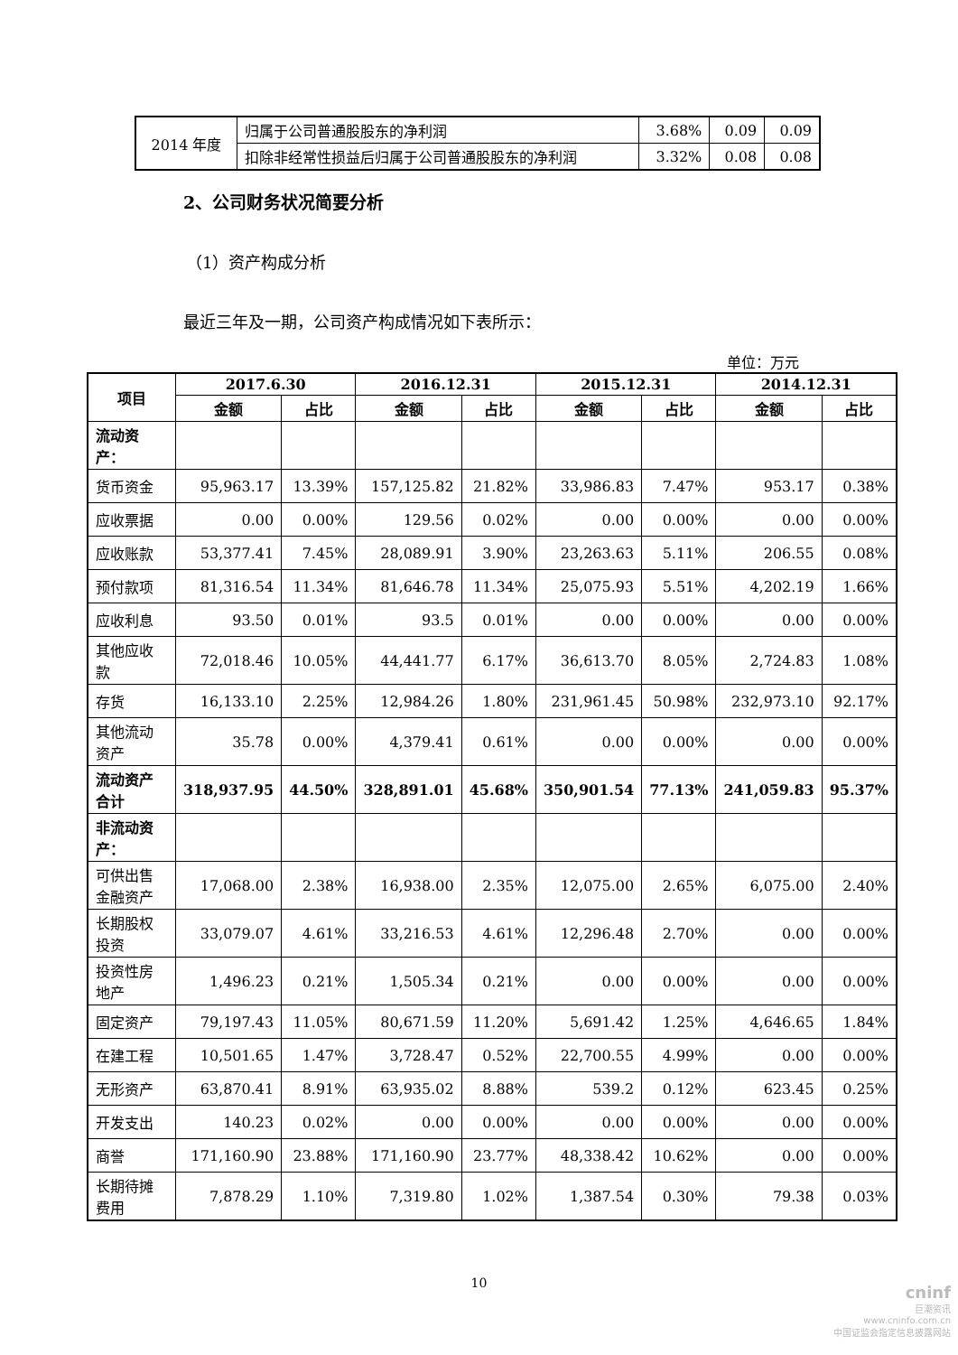| 2014 年度 | 归属于公司普通股股东的净利润 | 3.68% | 0.09 | 0.09 |
| | 扣除非经常性损益后归属于公司普通股股东的净利润 | 3.32% | 0.08 | 0.08 |
2、公司财务状况简要分析
（1）资产构成分析
最近三年及一期，公司资产构成情况如下表所示：
单位：万元
| 项目 | 2017.6.30 | | 2016.12.31 | | 2015.12.31 | | 2014.12.31 | |
| --- | --- | --- | --- | --- | --- | --- | --- | --- |
| | 金额 | 占比 | 金额 | 占比 | 金额 | 占比 | 金额 | 占比 |
| 流动资产： | | | | | | | | |
| 货币资金 | 95,963.17 | 13.39% | 157,125.82 | 21.82% | 33,986.83 | 7.47% | 953.17 | 0.38% |
| 应收票据 | 0.00 | 0.00% | 129.56 | 0.02% | 0.00 | 0.00% | 0.00 | 0.00% |
| 应收账款 | 53,377.41 | 7.45% | 28,089.91 | 3.90% | 23,263.63 | 5.11% | 206.55 | 0.08% |
| 预付款项 | 81,316.54 | 11.34% | 81,646.78 | 11.34% | 25,075.93 | 5.51% | 4,202.19 | 1.66% |
| 应收利息 | 93.50 | 0.01% | 93.5 | 0.01% | 0.00 | 0.00% | 0.00 | 0.00% |
| 其他应收款 | 72,018.46 | 10.05% | 44,441.77 | 6.17% | 36,613.70 | 8.05% | 2,724.83 | 1.08% |
| 存货 | 16,133.10 | 2.25% | 12,984.26 | 1.80% | 231,961.45 | 50.98% | 232,973.10 | 92.17% |
| 其他流动资产 | 35.78 | 0.00% | 4,379.41 | 0.61% | 0.00 | 0.00% | 0.00 | 0.00% |
| 流动资产合计 | 318,937.95 | 44.50% | 328,891.01 | 45.68% | 350,901.54 | 77.13% | 241,059.83 | 95.37% |
| 非流动资产： | | | | | | | | |
| 可供出售金融资产 | 17,068.00 | 2.38% | 16,938.00 | 2.35% | 12,075.00 | 2.65% | 6,075.00 | 2.40% |
| 长期股权投资 | 33,079.07 | 4.61% | 33,216.53 | 4.61% | 12,296.48 | 2.70% | 0.00 | 0.00% |
| 投资性房地产 | 1,496.23 | 0.21% | 1,505.34 | 0.21% | 0.00 | 0.00% | 0.00 | 0.00% |
| 固定资产 | 79,197.43 | 11.05% | 80,671.59 | 11.20% | 5,691.42 | 1.25% | 4,646.65 | 1.84% |
| 在建工程 | 10,501.65 | 1.47% | 3,728.47 | 0.52% | 22,700.55 | 4.99% | 0.00 | 0.00% |
| 无形资产 | 63,870.41 | 8.91% | 63,935.02 | 8.88% | 539.2 | 0.12% | 623.45 | 0.25% |
| 开发支出 | 140.23 | 0.02% | 0.00 | 0.00% | 0.00 | 0.00% | 0.00 | 0.00% |
| 商誉 | 171,160.90 | 23.88% | 171,160.90 | 23.77% | 48,338.42 | 10.62% | 0.00 | 0.00% |
| 长期待摊费用 | 7,878.29 | 1.10% | 7,319.80 | 1.02% | 1,387.54 | 0.30% | 79.38 | 0.03% |
10
cninf
巨潮资讯
www.cninfo.com.cn
中国证监会指定信息披露网站